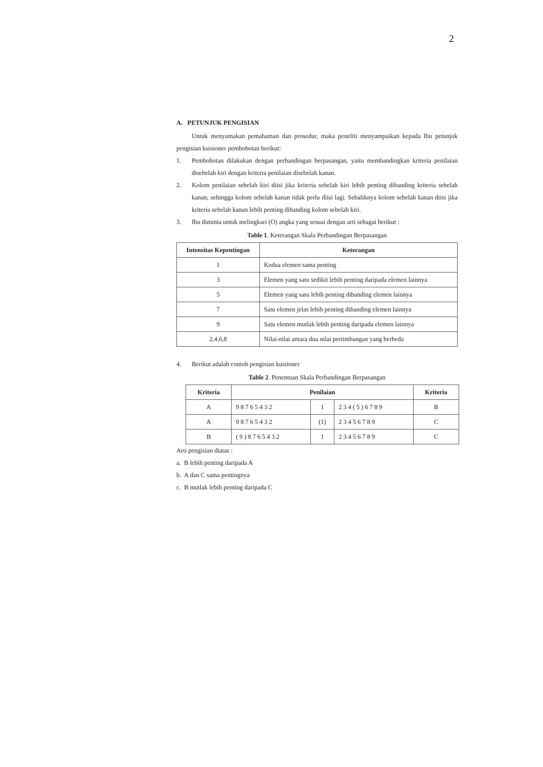2
A. PETUNJUK PENGISIAN
Untuk menyamakan pemahaman dan prosedur, maka peneliti menyampaikan kepada Ibu petunjuk pengisian kuisioner pembobotan berikut:
1. Pembobotan dilakukan dengan perbandingan berpasangan, yaitu membandingkan kriteria penilaian disebelah kiri dengan kriteria penilaian disebelah kanan.
2. Kolom penilaian sebelah kiri diisi jika kriteria sebelah kiri lebih penting dibanding kriteria sebelah kanan, sehingga kolom sebelah kanan tidak perlu diisi lagi. Sebaliknya kolom sebelah kanan diisi jika kriteria sebelah kanan lebih penting dibanding kolom sebelah kiri.
3. Ibu diminta untuk melingkari (O) angka yang sesuai dengan arti sebagai berikut :
Table 1. Keterangan Skala Perbandingan Berpasangan
| Intensitas Kepentingan | Keterangan |
| --- | --- |
| 1 | Kedua elemen sama penting |
| 3 | Elemen yang satu sedikit lebih penting daripada elemen lainnya |
| 5 | Elemen yang satu lebih penting dibanding elemen lainnya |
| 7 | Satu elemen jelas lebih penting dibanding elemen lainnya |
| 9 | Satu elemen mutlak lebih penting daripada elemen lainnya |
| 2,4,6,8 | Nilai-nilai antara dua nilai pertimbangan yang berbeda |
4. Berikut adalah contoh pengisian kuisioner
Table 2. Penentuan Skala Perbandingan Berpasangan
| Kriteria | Penilaian | | | Kriteria |
| --- | --- | --- | --- | --- |
| A | 98765432 | 1 | 234(5)6789 | B |
| A | 98765432 | (1) | 23456789 | C |
| B | (9)8765432 | 1 | 23456789 | C |
Arti pengisian diatas :
a. B lebih penting daripada A
b. A dan C sama pentingnya
c. B mutlak lebih penting daripada C